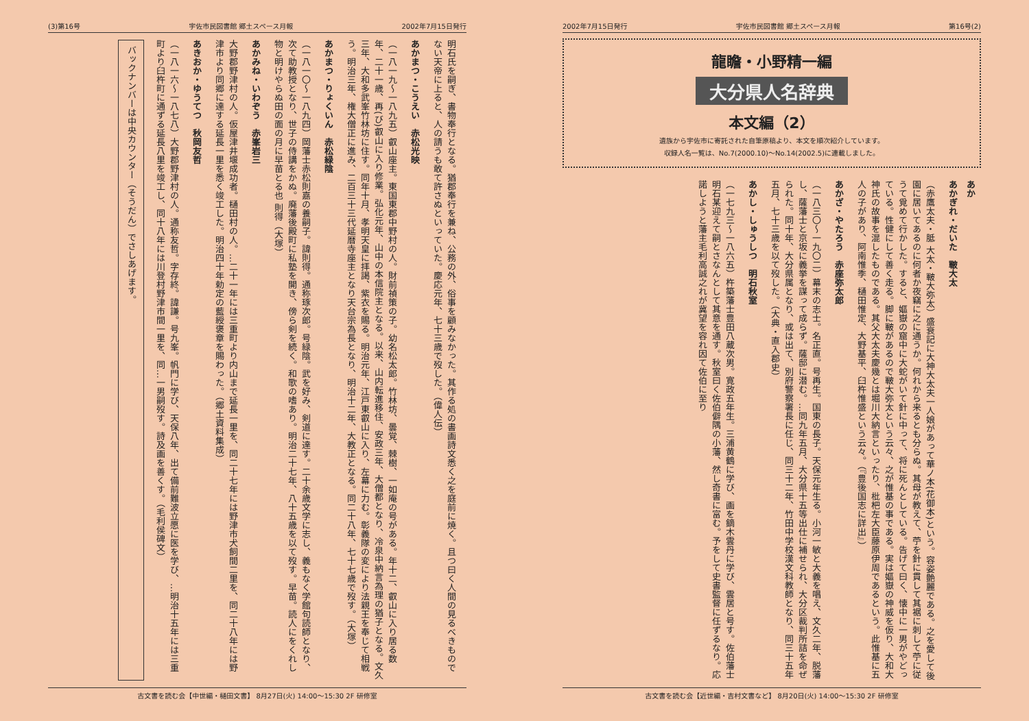(3)第16号 宇佐市民図書館 郷土スペース月報 2002年7月15日発行
明石氏を嗣ぎ、書物奉行となる。猶郡奉行を兼ね、公務の外、俗事を顧みなかった。其作る処の書画詩文悉く之を庭前に焼く。且つ曰く人間の見るべきものでない天帝に上ると、人の請うも敢て許さぬといっていた。慶応元年、七十三歳で歿した。（偉人伝）
あかまつ・こうえい　赤松光映
（一八一九〜一八九五）叡山座主。東国東郡中野村の人。財前禎策の子。幼名松太郎。竹林坊、曇覚、棘樹、一如庵の号がある。年十二、叡山に入り居る数年、二十一歳、再(び)叡山に入り修業。弘化元年、山中の本信院主となる。以来、山内転進移住、安政三年、大僧都となり、冷泉中納言為理の猶子となる。文久三年、大和多武峯竹林坊に住す。同年十月、孝明天皇に拝謁、紫衣を賜る。明治元年、江戸東叡山に入り、左幕に力む。彰義隊の変により法親王を奉じて相戦う。明治三年、権大僧正に進み、二百三十三代延暦寺座主となり天台宗為長となり、明治十二年、大教正となる。同二十八年、七十七歳で歿す。（大塚）
あかまつ・りょくいん　赤松緑陰
（一八一〇〜一八九四）岡藩士赤松則嘉の養嗣子。諱則得。通称琢次郎。号緑陰。武を好み、剣道に達す。二十余歳文学に志し、義もなく学館句読師となり、次て助教授となり、世子の侍講をかぬ。廃藩後殿町に私塾を開き、傍ら剣を続く。和歌の嗜あり。明治二十七年、八十五歳を以て歿す。早苗。読人にをくれし物と明けやらぬ田の面の月に早苗とる也 則得（大塚）
あかみね・いわぞう　赤峯岩三
大野郡野津村の人。仮屋津井堰成功者。樋田村の人。…二十一年には三重町より内山まで延長一里を、同二十七年には野津市犬飼間二里を、同二十八年には野津市より同郷に達する延長一里を悉く竣工した。明治四十年勅定の藍綬褒章を賜わった。（郷土資料集成）
あきおか・ゆうてつ　秋岡友哲
（一八一六〜一八七八）大野郡野津村の人。通称友哲。字存終。諱謙。号九峯。帆門に学び、天保八年、出て備前難波立愿に医を学び、…明治十五年には三重町より臼杵町に通ずる延長八里を竣工し、同十八年には川登村野津市間一里を、同…一男嗣歿す。詩及画を善くす。（毛利侯碑文）
バックナンバーは中央カウンター（そうだん）でさしあげます。
古文書を読む会【中世編・樋田文書】 8月27日(火) 14:00〜15:30 2F 研修室
2002年7月15日発行 宇佐市民図書館 郷土スペース月報 第16号(2)
龍瞻・小野精一編
大分県人名辞典
本文編（2）
遺族から宇佐市に寄託された自筆原稿より、本文を順次紹介しています。
収録人名一覧は、No.7(2000.10)〜No.14(2002.5)に連載しました。
あか
あかぎれ・だいた　皸大太
（赤鷹太夫・胝 大太・皸大弥太）盛衰記に大神大太夫一人娘があって華ノ本(花御本)という。容姿艶麗である。之を愛して後園に居いてあるのに何者か夜竊に之に通うか。何れから来るとも分らぬ。其母が教えて、苧を針に貫して其裾に刺して苧に従うて覓めて行かした。すると、嫗嶽の窟中に大蛇がいて針に中って、将に死んとしている。告げて曰く、懐中に一男がやどっている。性健にして善く走る。脚に皸があるので皸大弥太という云々、之が惟基の事である。実は嫗嶽の神威を仮り、大和大神氏の故事を混したものである。其父大太夫慶幾とは堀川大納言といったり、枇杷左大臣藤原伊周であるという。此惟基に五人の子があり、阿南惟季、樋田惟定、大野基平、臼杵惟盛という云々。（『豊後国志に詳出』）
あかざ・やたろう　赤座弥太郎
（一八三〇〜一九〇二）幕末の志士。名正直。号再生。国東の長子。天保元年生る。小河一敏と大義を唱え、文久二年、脱藩し、薩藩士と京坂に義挙を謀って成らず。薩邸に潜む。…同九年五月、大分県十五等出仕に補せられ、大分区裁判所詰を命ぜられた。同十年、大分県属となり、或は出て、別府警察署長に任じ、同三十二年、竹田中学校漢文科教師となり、同三十五年五月、七十三歳を以て歿した。（大典・直入郡史）
あかし・しゅうしつ　明石秋室
（一七九三〜一八六五）杵築藩士豊田八蔵次男。寛政五年生。三浦黄鶴に学び、画を鏑木雲丹に学び、雲居と号す。佐伯藩士明石某迎えて嗣とさなんとして其意を通す。秋室曰く佐伯僻隅の小藩、然し奇書に富む。予をして史書監督に任ずるなり。応諾しようと藩主毛利高誠之れが冀望を容れ因て佐伯に至り
古文書を読む会【近世編・吉村文書など】 8月20日(火) 14:00〜15:30 2F 研修室